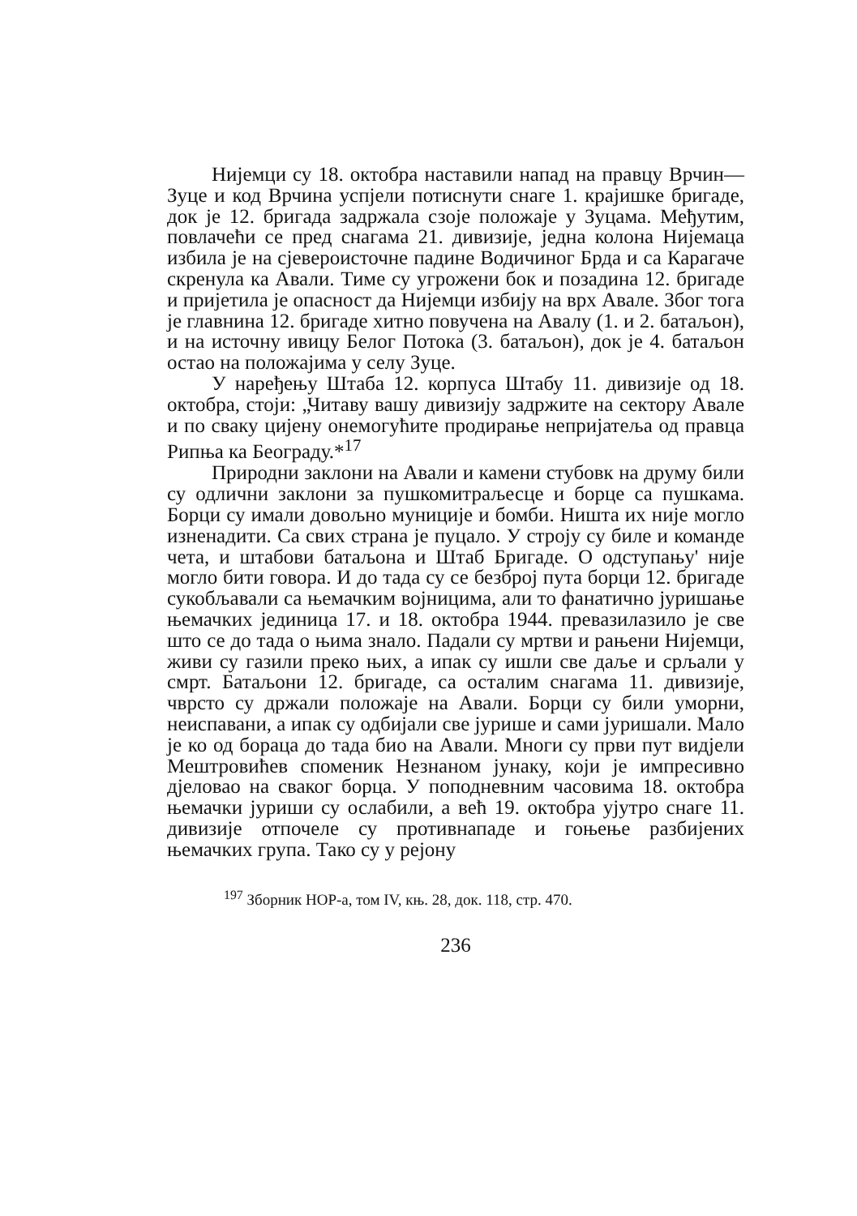Нијемци су 18. октобра наставили напад на правцу Врчин—Зуце и код Врчина успјели потиснути снаге 1. крајишке бригаде, док је 12. бригада задржала сзоје положаје у Зуцама. Међутим, повлачећи се пред снагама 21. дивизије, једна колона Нијемаца избила је на сјевероисточне падине Водичиног Брда и са Карагаче скренула ка Авали. Тиме су угрожени бок и позадина 12. бригаде и пријетила је опасност да Нијемци избију на врх Авале. Због тога је главнина 12. бригаде хитно повучена на Авалу (1. и 2. батаљон), и на источну ивицу Белог Потока (3. батаљон), док је 4. батаљон остао на положајима у селу Зуце.
У наређењу Штаба 12. корпуса Штабу 11. дивизије од 18. октобра, стоји: „Читаву вашу дивизију задржите на сектору Авале и по сваку цијену онемогућите продирање непријатеља од правца Рипња ка Београду.*<sup>17</sup>
Природни заклони на Авали и камени стубовк на друму били су одлични заклони за пушкомитраљесце и борце са пушкама. Борци су имали довољно муниције и бомби. Ништа их није могло изненадити. Са свих страна је пуцало. У строју су биле и команде чета, и штабови батаљона и Штаб Бригаде. О одступању' није могло бити говора. И до тада су се безброј пута борци 12. бригаде сукобљавали са њемачким војницима, али то фанатично јуришање њемачких јединица 17. и 18. октобра 1944. превазилазило је све што се до тада о њима знало. Падали су мртви и рањени Нијемци, живи су газили преко њих, а ипак су ишли све даље и срљали у смрт. Батаљони 12. бригаде, са осталим снагама 11. дивизије, чврсто су држали положаје на Авали. Борци су били уморни, неиспавани, а ипак су одбијали све јурише и сами јуришали. Мало је ко од бораца до тада био на Авали. Многи су први пут видјели Мештровићев споменик Незнаном јунаку, који је импресивно дјеловао на сваког борца. У поподневним часовима 18. октобра њемачки јуриши су ослабили, а већ 19. октобра ујутро снаге 11. дивизије отпочеле су противнападе и гоњење разбијених њемачких група. Тако су у рејону
<sup>197</sup> Зборник НОР-а, том IV, књ. 28, док. 118, стр. 470.
236